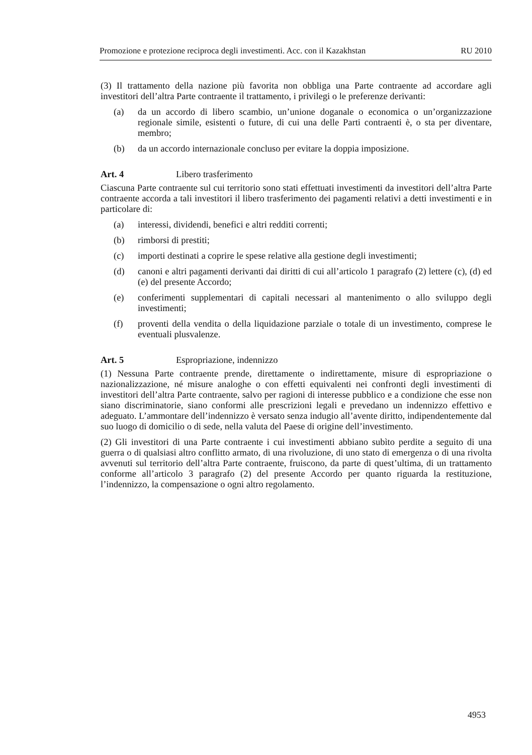Promozione e protezione reciproca degli investimenti. Acc. con il Kazakhstan RU 2010
(3) Il trattamento della nazione più favorita non obbliga una Parte contraente ad accordare agli investitori dell’altra Parte contraente il trattamento, i privilegi o le preferenze derivanti:
(a) da un accordo di libero scambio, un’unione doganale o economica o un’organizzazione regionale simile, esistenti o future, di cui una delle Parti contraenti è, o sta per diventare, membro;
(b) da un accordo internazionale concluso per evitare la doppia imposizione.
Art. 4 Libero trasferimento
Ciascuna Parte contraente sul cui territorio sono stati effettuati investimenti da investitori dell’altra Parte contraente accorda a tali investitori il libero trasferimento dei pagamenti relativi a detti investimenti e in particolare di:
(a) interessi, dividendi, benefici e altri redditi correnti;
(b) rimborsi di prestiti;
(c) importi destinati a coprire le spese relative alla gestione degli investimenti;
(d) canoni e altri pagamenti derivanti dai diritti di cui all’articolo 1 paragrafo (2) lettere (c), (d) ed (e) del presente Accordo;
(e) conferimenti supplementari di capitali necessari al mantenimento o allo sviluppo degli investimenti;
(f) proventi della vendita o della liquidazione parziale o totale di un investimento, comprese le eventuali plusvalenze.
Art. 5 Espropriazione, indennizzo
(1) Nessuna Parte contraente prende, direttamente o indirettamente, misure di espropriazione o nazionalizzazione, né misure analoghe o con effetti equivalenti nei confronti degli investimenti di investitori dell’altra Parte contraente, salvo per ragioni di interesse pubblico e a condizione che esse non siano discriminatorie, siano conformi alle prescrizioni legali e prevedano un indennizzo effettivo e adeguato. L’ammontare dell’indennizzo è versato senza indugio all’avente diritto, indipendentemente dal suo luogo di domicilio o di sede, nella valuta del Paese di origine dell’investimento.
(2) Gli investitori di una Parte contraente i cui investimenti abbiano subìto perdite a seguito di una guerra o di qualsiasi altro conflitto armato, di una rivoluzione, di uno stato di emergenza o di una rivolta avvenuti sul territorio dell’altra Parte contraente, fruiscono, da parte di quest’ultima, di un trattamento conforme all’articolo 3 paragrafo (2) del presente Accordo per quanto riguarda la restituzione, l’indennizzo, la compensazione o ogni altro regolamento.
4953